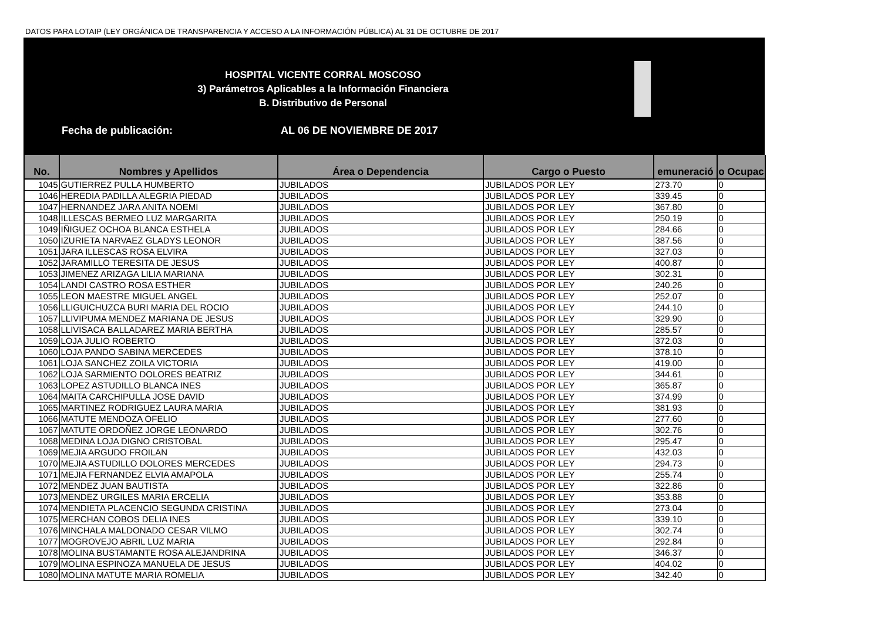DATOS PARA LOTAIP (LEY ORGÁNICA DE TRANSPARENCIA Y ACCESO A LA INFORMACIÓN PÚBLICA) AL 31 DE OCTUBRE DE 2017
HOSPITAL VICENTE CORRAL MOSCOSO
3) Parámetros Aplicables a la Información Financiera
B. Distributivo de Personal
Fecha de publicación: AL 06 DE NOVIEMBRE DE 2017
| No. | Nombres y Apellidos | Área o Dependencia | Cargo o Puesto | emuneració | o Ocupac |
| --- | --- | --- | --- | --- | --- |
| 1045 | GUTIERREZ PULLA HUMBERTO | JUBILADOS | JUBILADOS POR LEY | 273.70 | 0 |
| 1046 | HEREDIA PADILLA ALEGRIA PIEDAD | JUBILADOS | JUBILADOS POR LEY | 339.45 | 0 |
| 1047 | HERNANDEZ JARA ANITA NOEMI | JUBILADOS | JUBILADOS POR LEY | 367.80 | 0 |
| 1048 | ILLESCAS BERMEO LUZ MARGARITA | JUBILADOS | JUBILADOS POR LEY | 250.19 | 0 |
| 1049 | IÑIGUEZ OCHOA BLANCA ESTHELA | JUBILADOS | JUBILADOS POR LEY | 284.66 | 0 |
| 1050 | IZURIETA NARVAEZ GLADYS LEONOR | JUBILADOS | JUBILADOS POR LEY | 387.56 | 0 |
| 1051 | JARA ILLESCAS ROSA ELVIRA | JUBILADOS | JUBILADOS POR LEY | 327.03 | 0 |
| 1052 | JARAMILLO TERESITA DE JESUS | JUBILADOS | JUBILADOS POR LEY | 400.87 | 0 |
| 1053 | JIMENEZ ARIZAGA LILIA MARIANA | JUBILADOS | JUBILADOS POR LEY | 302.31 | 0 |
| 1054 | LANDI CASTRO ROSA ESTHER | JUBILADOS | JUBILADOS POR LEY | 240.26 | 0 |
| 1055 | LEON MAESTRE MIGUEL ANGEL | JUBILADOS | JUBILADOS POR LEY | 252.07 | 0 |
| 1056 | LLIGUICHUZCA BURI MARIA DEL ROCIO | JUBILADOS | JUBILADOS POR LEY | 244.10 | 0 |
| 1057 | LLIVIPUMA MENDEZ MARIANA DE JESUS | JUBILADOS | JUBILADOS POR LEY | 329.90 | 0 |
| 1058 | LLIVISACA BALLADAREZ MARIA BERTHA | JUBILADOS | JUBILADOS POR LEY | 285.57 | 0 |
| 1059 | LOJA JULIO ROBERTO | JUBILADOS | JUBILADOS POR LEY | 372.03 | 0 |
| 1060 | LOJA PANDO SABINA MERCEDES | JUBILADOS | JUBILADOS POR LEY | 378.10 | 0 |
| 1061 | LOJA SANCHEZ ZOILA VICTORIA | JUBILADOS | JUBILADOS POR LEY | 419.00 | 0 |
| 1062 | LOJA SARMIENTO DOLORES BEATRIZ | JUBILADOS | JUBILADOS POR LEY | 344.61 | 0 |
| 1063 | LOPEZ ASTUDILLO BLANCA INES | JUBILADOS | JUBILADOS POR LEY | 365.87 | 0 |
| 1064 | MAITA CARCHIPULLA JOSE DAVID | JUBILADOS | JUBILADOS POR LEY | 374.99 | 0 |
| 1065 | MARTINEZ RODRIGUEZ LAURA MARIA | JUBILADOS | JUBILADOS POR LEY | 381.93 | 0 |
| 1066 | MATUTE MENDOZA OFELIO | JUBILADOS | JUBILADOS POR LEY | 277.60 | 0 |
| 1067 | MATUTE ORDOÑEZ JORGE LEONARDO | JUBILADOS | JUBILADOS POR LEY | 302.76 | 0 |
| 1068 | MEDINA LOJA DIGNO CRISTOBAL | JUBILADOS | JUBILADOS POR LEY | 295.47 | 0 |
| 1069 | MEJIA ARGUDO FROILAN | JUBILADOS | JUBILADOS POR LEY | 432.03 | 0 |
| 1070 | MEJIA ASTUDILLO DOLORES MERCEDES | JUBILADOS | JUBILADOS POR LEY | 294.73 | 0 |
| 1071 | MEJIA FERNANDEZ ELVIA AMAPOLA | JUBILADOS | JUBILADOS POR LEY | 255.74 | 0 |
| 1072 | MENDEZ JUAN BAUTISTA | JUBILADOS | JUBILADOS POR LEY | 322.86 | 0 |
| 1073 | MENDEZ URGILES MARIA ERCELIA | JUBILADOS | JUBILADOS POR LEY | 353.88 | 0 |
| 1074 | MENDIETA PLACENCIO SEGUNDA CRISTINA | JUBILADOS | JUBILADOS POR LEY | 273.04 | 0 |
| 1075 | MERCHAN COBOS DELIA INES | JUBILADOS | JUBILADOS POR LEY | 339.10 | 0 |
| 1076 | MINCHALA MALDONADO CESAR VILMO | JUBILADOS | JUBILADOS POR LEY | 302.74 | 0 |
| 1077 | MOGROVEJO ABRIL LUZ MARIA | JUBILADOS | JUBILADOS POR LEY | 292.84 | 0 |
| 1078 | MOLINA BUSTAMANTE ROSA ALEJANDRINA | JUBILADOS | JUBILADOS POR LEY | 346.37 | 0 |
| 1079 | MOLINA ESPINOZA MANUELA DE JESUS | JUBILADOS | JUBILADOS POR LEY | 404.02 | 0 |
| 1080 | MOLINA MATUTE MARIA ROMELIA | JUBILADOS | JUBILADOS POR LEY | 342.40 | 0 |